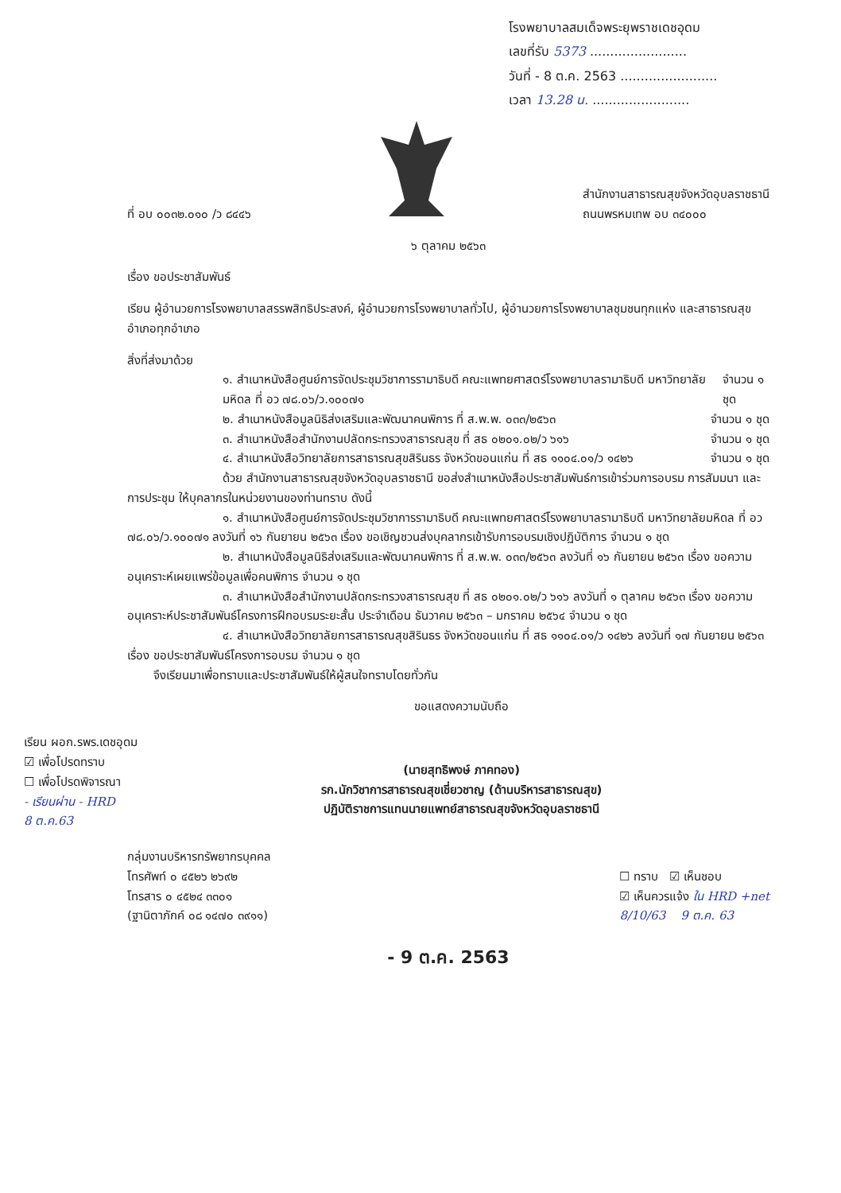โรงพยาบาลสมเด็จพระยุพราชเดชอุดม
เลขที่รับ 5373 ........................
วันที่ - 8 ต.ค. 2563 ........................
เวลา 13.28 น. ........................
ที่ อบ ๐๐๓๒.๐๑๐ /ว ๘๔๔๖
สำนักงานสาธารณสุขจังหวัดอุบลราชธานี
ถนนพรหมเทพ อบ ๓๔๐๐๐
๖ ตุลาคม ๒๕๖๓
เรื่อง ขอประชาสัมพันธ์
เรียน ผู้อำนวยการโรงพยาบาลสรรพสิทธิประสงค์, ผู้อำนวยการโรงพยาบาลทั่วไป, ผู้อำนวยการโรงพยาบาลชุมชนทุกแห่ง และสาธารณสุขอำเภอทุกอำเภอ
สิ่งที่ส่งมาด้วย
๑. สำเนาหนังสือศูนย์การจัดประชุมวิชาการรามาธิบดี คณะแพทยศาสตร์โรงพยาบาลรามาธิบดี มหาวิทยาลัยมหิดล ที่ อว ๗๘.๐๖/ว.๑๐๐๗๑ จำนวน ๑ ชุด
๒. สำเนาหนังสือมูลนิธิส่งเสริมและพัฒนาคนพิการ ที่ ส.พ.พ. ๐๓๓/๒๕๖๓ จำนวน ๑ ชุด
๓. สำเนาหนังสือสำนักงานปลัดกระทรวงสาธารณสุข ที่ สธ ๐๒๐๑.๐๒/ว ๖๑๖ จำนวน ๑ ชุด
๔. สำเนาหนังสือวิทยาลัยการสาธารณสุขสิรินธร จังหวัดขอนแก่น ที่ สธ ๑๑๐๔.๐๑/ว ๑๔๒๖ จำนวน ๑ ชุด
ด้วย สำนักงานสาธารณสุขจังหวัดอุบลราชธานี ขอส่งสำเนาหนังสือประชาสัมพันธ์การเข้าร่วมการอบรม การสัมมนา และการประชุม ให้บุคลากรในหน่วยงานของท่านทราบ ดังนี้
๑. สำเนาหนังสือศูนย์การจัดประชุมวิชาการรามาธิบดี คณะแพทยศาสตร์โรงพยาบาลรามาธิบดี มหาวิทยาลัยมหิดล ที่ อว ๗๘.๐๖/ว.๑๐๐๗๑ ลงวันที่ ๑๖ กันยายน ๒๕๖๓ เรื่อง ขอเชิญชวนส่งบุคลากรเข้ารับการอบรมเชิงปฏิบัติการ จำนวน ๑ ชุด
๒. สำเนาหนังสือมูลนิธิส่งเสริมและพัฒนาคนพิการ ที่ ส.พ.พ. ๐๓๓/๒๕๖๓ ลงวันที่ ๑๖ กันยายน ๒๕๖๓ เรื่อง ขอความอนุเคราะห์เผยแพร่ข้อมูลเพื่อคนพิการ จำนวน ๑ ชุด
๓. สำเนาหนังสือสำนักงานปลัดกระทรวงสาธารณสุข ที่ สธ ๐๒๐๑.๐๒/ว ๖๑๖ ลงวันที่ ๑ ตุลาคม ๒๕๖๓ เรื่อง ขอความอนุเคราะห์ประชาสัมพันธ์โครงการฝึกอบรมระยะสั้น ประจำเดือน ธันวาคม ๒๕๖๓ – มกราคม ๒๕๖๔ จำนวน ๑ ชุด
๔. สำเนาหนังสือวิทยาลัยการสาธารณสุขสิรินธร จังหวัดขอนแก่น ที่ สธ ๑๑๐๔.๐๑/ว ๑๔๒๖ ลงวันที่ ๑๗ กันยายน ๒๕๖๓ เรื่อง ขอประชาสัมพันธ์โครงการอบรม จำนวน ๑ ชุด
เรียน ผอก.รพร.เดชอุดม
☑ เพื่อโปรดทราบ
☐ เพื่อโปรดพิจารณา
- เรียนผ่าน - HRD
8 ต.ค.63
จึงเรียนมาเพื่อทราบและประชาสัมพันธ์ให้ผู้สนใจทราบโดยทั่วกัน
ขอแสดงความนับถือ
(นายสุทธิพงษ์ ภาคทอง)
รก.นักวิชาการสาธารณสุขเชี่ยวชาญ (ด้านบริหารสาธารณสุข)
ปฏิบัติราชการแทนนายแพทย์สาธารณสุขจังหวัดอุบลราชธานี
กลุ่มงานบริหารทรัพยากรบุคคล
โทรศัพท์ ๐ ๔๕๒๖ ๒๖๙๒
โทรสาร ๐ ๔๕๒๔ ๓๓๐๑
(ฐานิตาภักค์ ๐๘ ๑๔๗๐ ๓๙๑๑)
☐ ทราบ ☑ เห็นชอบ
☑ เห็นควรแจ้ง ใน HRD +net
8/10/63 9 ต.ค. 63
- 9 ต.ค. 2563